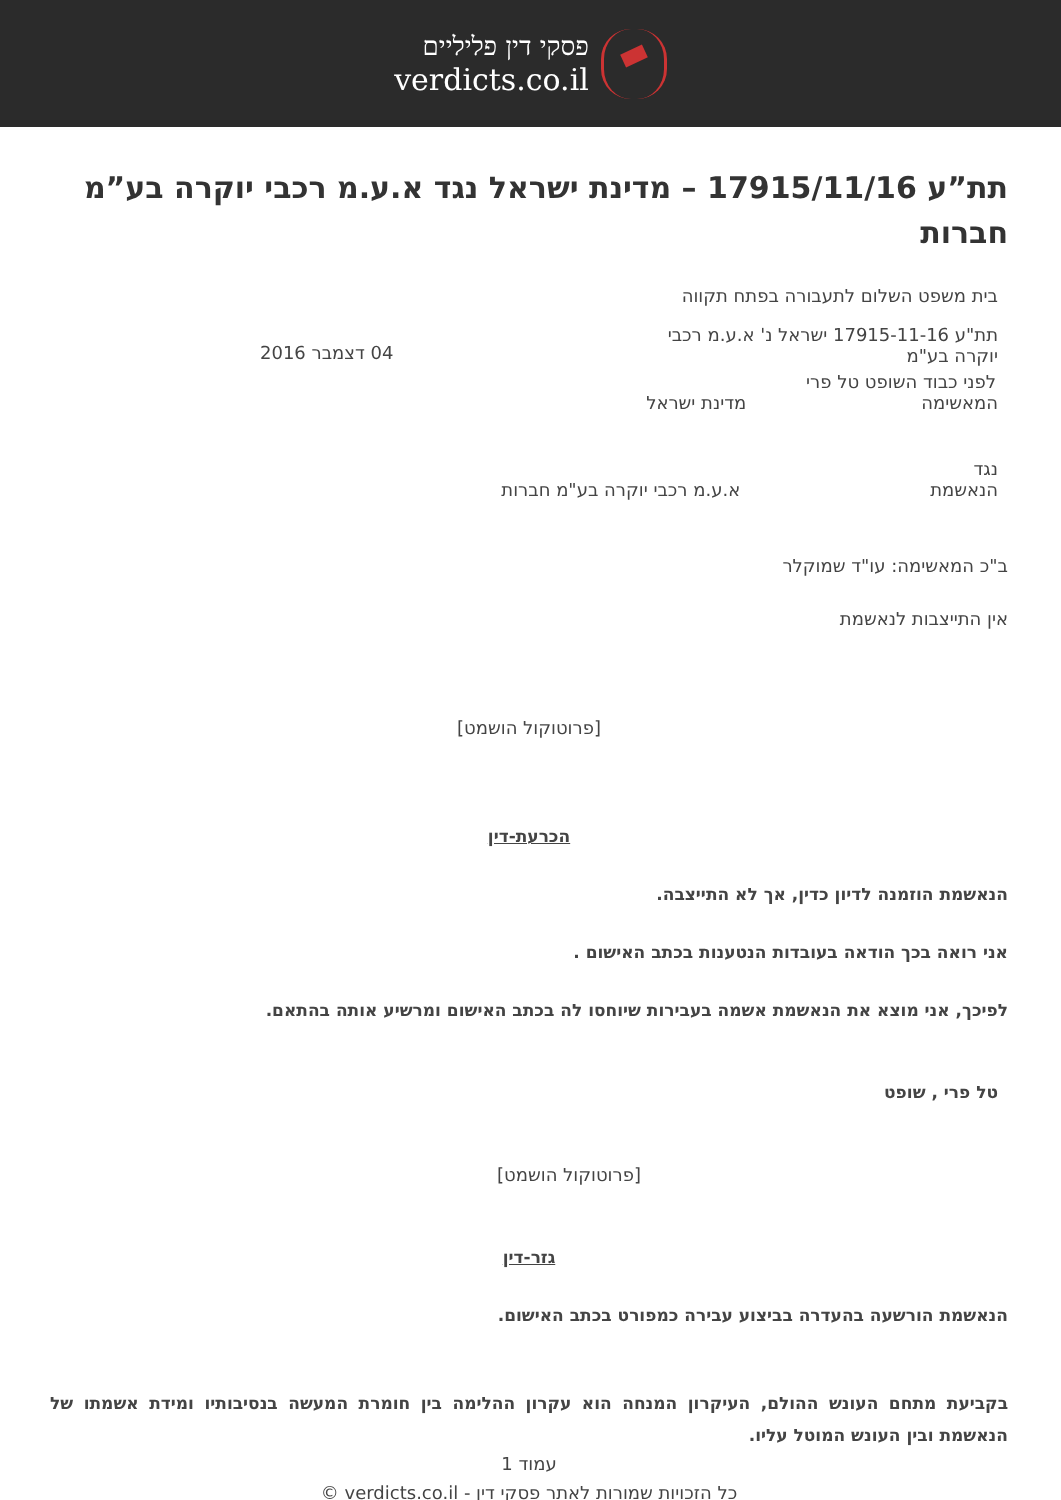פסקי דין פליליים
verdicts.co.il
תת”ע 17915/11/16 – מדינת ישראל נגד א.ע.מ רכבי יוקרה בע”מ חברות
בית משפט השלום לתעבורה בפתח תקווה
תת"ע 17915-11-16 ישראל נ' א.ע.מ רכבי יוקרה בע"מ
04 דצמבר 2016
לפני כבוד השופט טל פרי
המאשימה מדינת ישראל
נגד
הנאשמת א.ע.מ רכבי יוקרה בע"מ חברות
ב"כ המאשימה: עו"ד שמוקלר
אין התייצבות לנאשמת
[פרוטוקול הושמט]
הכרעת-דין
הנאשמת הוזמנה לדיון כדין, אך לא התייצבה.
אני רואה בכך הודאה בעובדות הנטענות בכתב האישום .
לפיכך, אני מוצא את הנאשמת אשמה בעבירות שיוחסו לה בכתב האישום ומרשיע אותה בהתאם.
טל פרי , שופט
[פרוטוקול הושמט]
גזר-דין
הנאשמת הורשעה בהעדרה בביצוע עבירה כמפורט בכתב האישום.
בקביעת מתחם העונש ההולם, העיקרון המנחה הוא עקרון ההלימה בין חומרת המעשה בנסיבותיו ומידת אשמתו של הנאשמת ובין העונש המוטל עליו.
עמוד 1
כל הזכויות שמורות לאתר פסקי דין - verdicts.co.il ©